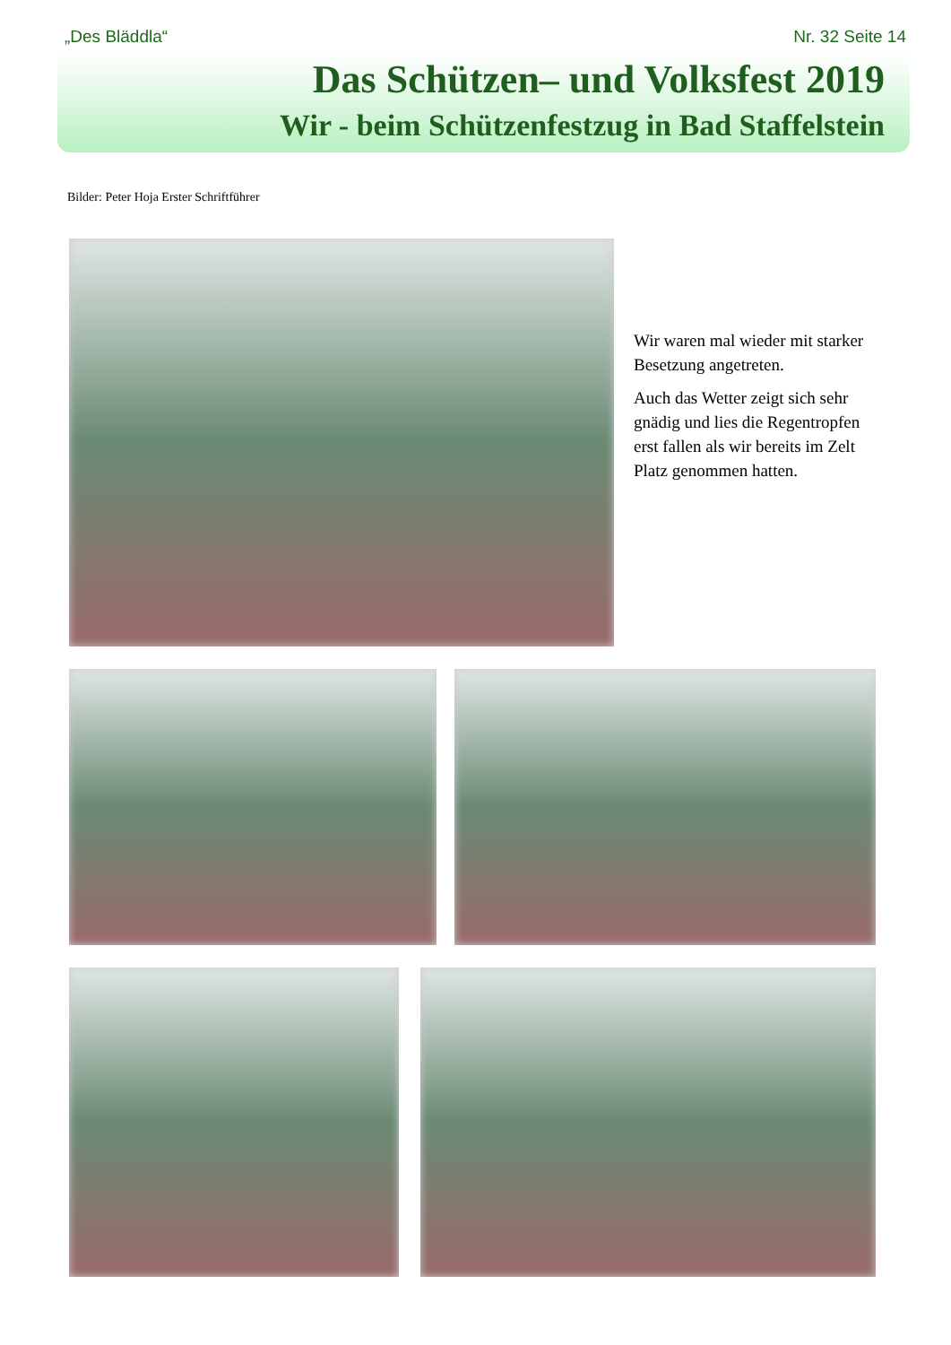„Des Bläddla“Nr. 32 Seite 14
Das Schützen– und Volksfest 2019
Wir - beim Schützenfestzug in Bad Staffelstein
Bilder: Peter Hoja Erster Schriftführer
Wir waren mal wieder mit starker Besetzung angetreten.
Auch das Wetter zeigt sich sehr gnädig und lies die Regentropfen erst fallen als wir bereits im Zelt Platz genommen hatten.